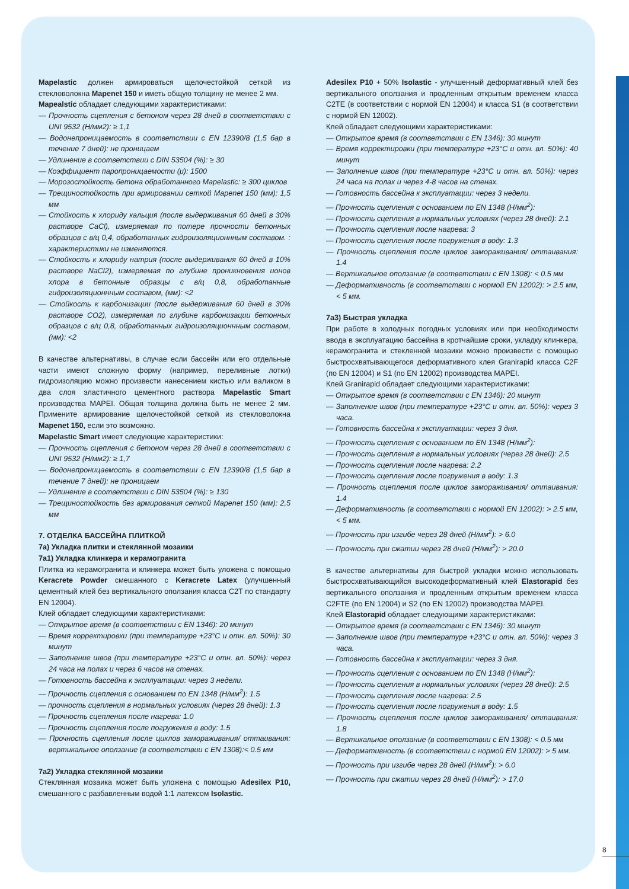Mapelastic должен армироваться щелочестойкой сеткой из стекловолокна Mapenet 150 и иметь общую толщину не менее 2 мм.
Mapealstic обладает следующими характеристиками:
— Прочность сцепления с бетоном через 28 дней в соответствии с UNI 9532 (Н/мм2): ≥ 1,1
— Водонепроницаемость в соответствии с EN 12390/8 (1,5 бар в течение 7 дней): не проницаем
— Удлинение в соответствии с DIN 53504 (%): ≥ 30
— Коэффициент паропроницаемости (μ): 1500
— Морозостойкость бетона обработанного Mapelastic: ≥ 300 циклов
— Трещиностойкость при армировании сеткой Mapenet 150 (мм): 1,5 мм
— Стойкость к хлориду кальция (после выдерживания 60 дней в 30% растворе CaCl), измеряемая по потере прочности бетонных образцов с в/ц 0,4, обработанных гидроизоляционнным составом. : характеристики не изменяются.
— Стойкость к хлориду натрия (после выдерживания 60 дней в 10% растворе NaCl2), измеряемая по глубине проникновения ионов хлора в бетонные образцы с в/ц 0,8, обработанные гидроизоляционнным составом, (мм): <2
— Стойкость к карбонизации (после выдерживания 60 дней в 30% растворе CO2), измеряемая по глубине карбонизации бетонных образцов с в/ц 0,8, обработанных гидроизоляционнным составом, (мм): <2
В качестве альтернативы, в случае если бассейн или его отдельные части имеют сложную форму (например, переливные лотки) гидроизоляцию можно произвести нанесением кистью или валиком в два слоя эластичного цементного раствора Mapelastic Smart производства MAPEI. Общая толщина должна быть не менее 2 мм. Примените армирование щелочестойкой сеткой из стекловолокна Mapenet 150, если это возможно.
Mapelastic Smart имеет следующие характеристики:
— Прочность сцепления с бетоном через 28 дней в соответствии с UNI 9532 (Н/мм2): ≥ 1,7
— Водонепроницаемость в соответствии с EN 12390/8 (1,5 бар в течение 7 дней): не проницаем
— Удлинение в соответствии с DIN 53504 (%): ≥ 130
— Трещиностойкость без армирования сеткой Mapenet 150 (мм): 2,5 мм
7. ОТДЕЛКА БАССЕЙНА ПЛИТКОЙ
7а) Укладка плитки и стеклянной мозаики
7а1) Укладка клинкера и керамогранита
Плитка из керамогранита и клинкера может быть уложена с помощью Keracrete Powder смешанного с Keracrete Latex (улучшенный цементный клей без вертикального оползания класса C2T по стандарту EN 12004).
Клей обладает следующими характеристиками:
— Открытое время (в соответствии с EN 1346): 20 минут
— Время корректировки (при температуре +23°C и отн. вл. 50%): 30 минут
— Заполнение швов (при температуре +23°C и отн. вл. 50%): через 24 часа на полах и через 6 часов на стенах.
— Готовность бассейна к эксплуатации: через 3 недели.
— Прочность сцепления с основанием по EN 1348 (Н/мм<sup>2</sup>): 1.5
— прочность сцепления в нормальных условиях (через 28 дней): 1.3
— Прочность сцепления после нагрева: 1.0
— Прочность сцепления после погружения в воду: 1.5
— Прочность сцепления после циклов замораживания/ оттаивания: вертикальное оползание (в соответствии с EN 1308):< 0.5 мм
7а2) Укладка стеклянной мозаики
Стеклянная мозаика может быть уложена с помощью Adesilex P10, смешанного с разбавленным водой 1:1 латексом Isolastic.
Adesilex P10 + 50% Isolastic - улучшенный деформативный клей без вертикального оползания и продленным открытым временем класса C2TE (в соответствии с нормой EN 12004) и класса S1 (в соответствии с нормой EN 12002).
Клей обладает следующими характеристиками:
— Открытое время (в соответствии с EN 1346): 30 минут
— Время корректировки (при температуре +23°C и отн. вл. 50%): 40 минут
— Заполнение швов (при температуре +23°C и отн. вл. 50%): через 24 часа на полах и через 4-8 часов на стенах.
— Готовность бассейна к эксплуатации: через 3 недели.
— Прочность сцепления с основанием по EN 1348 (Н/мм<sup>2</sup>):
— Прочность сцепления в нормальных условиях (через 28 дней): 2.1
— Прочность сцепления после нагрева: 3
— Прочность сцепления после погружения в воду: 1.3
— Прочность сцепления после циклов замораживания/ оттаивания: 1.4
— Вертикальное оползание (в соответствии с EN 1308): < 0.5 мм
— Деформативность (в соответствии с нормой EN 12002): > 2.5 мм, < 5 мм.
7а3) Быстрая укладка
При работе в холодных погодных условиях или при необходимости ввода в эксплуатацию бассейна в кротчайшие сроки, укладку клинкера, керамогранита и стекленной мозаики можно произвести с помощью быстросхватывающегося деформативного клея Granirapid класса C2F (по EN 12004) и S1 (по EN 12002) производства MAPEI.
Клей Granirapid обладает следующими характеристиками:
— Открытое время (в соответствии с EN 1346): 20 минут
— Заполнение швов (при температуре +23°C и отн. вл. 50%): через 3 часа.
— Готовность бассейна к эксплуатации: через 3 дня.
— Прочность сцепления с основанием по EN 1348 (Н/мм<sup>2</sup>):
— Прочность сцепления в нормальных условиях (через 28 дней): 2.5
— Прочность сцепления после нагрева: 2.2
— Прочность сцепления после погружения в воду: 1.3
— Прочность сцепления после циклов замораживания/ оттаивания: 1.4
— Деформативность (в соответствии с нормой EN 12002): > 2.5 мм, < 5 мм.
— Прочность при изгибе через 28 дней (Н/мм<sup>2</sup>): > 6.0
— Прочность при сжатии через 28 дней (Н/мм<sup>2</sup>): > 20.0
В качестве альтернативы для быстрой укладки можно использовать быстросхватывающийся высокодеформативный клей Elastorapid без вертикального оползания и продленным открытым временем класса C2FTE (по EN 12004) и S2 (по EN 12002) производства MAPEI.
Клей Elastorapid обладает следующими характеристиками:
— Открытое время (в соответствии с EN 1346): 30 минут
— Заполнение швов (при температуре +23°C и отн. вл. 50%): через 3 часа.
— Готовность бассейна к эксплуатации: через 3 дня.
— Прочность сцепления с основанием по EN 1348 (Н/мм<sup>2</sup>):
— Прочность сцепления в нормальных условиях (через 28 дней): 2.5
— Прочность сцепления после нагрева: 2.5
— Прочность сцепления после погружения в воду: 1.5
— Прочность сцепления после циклов замораживания/ оттаивания: 1.8
— Вертикальное оползание (в соответствии с EN 1308): < 0.5 мм
— Деформативность (в соответствии с нормой EN 12002): > 5 мм.
— Прочность при изгибе через 28 дней (Н/мм<sup>2</sup>): > 6.0
— Прочность при сжатии через 28 дней (Н/мм<sup>2</sup>): > 17.0
8